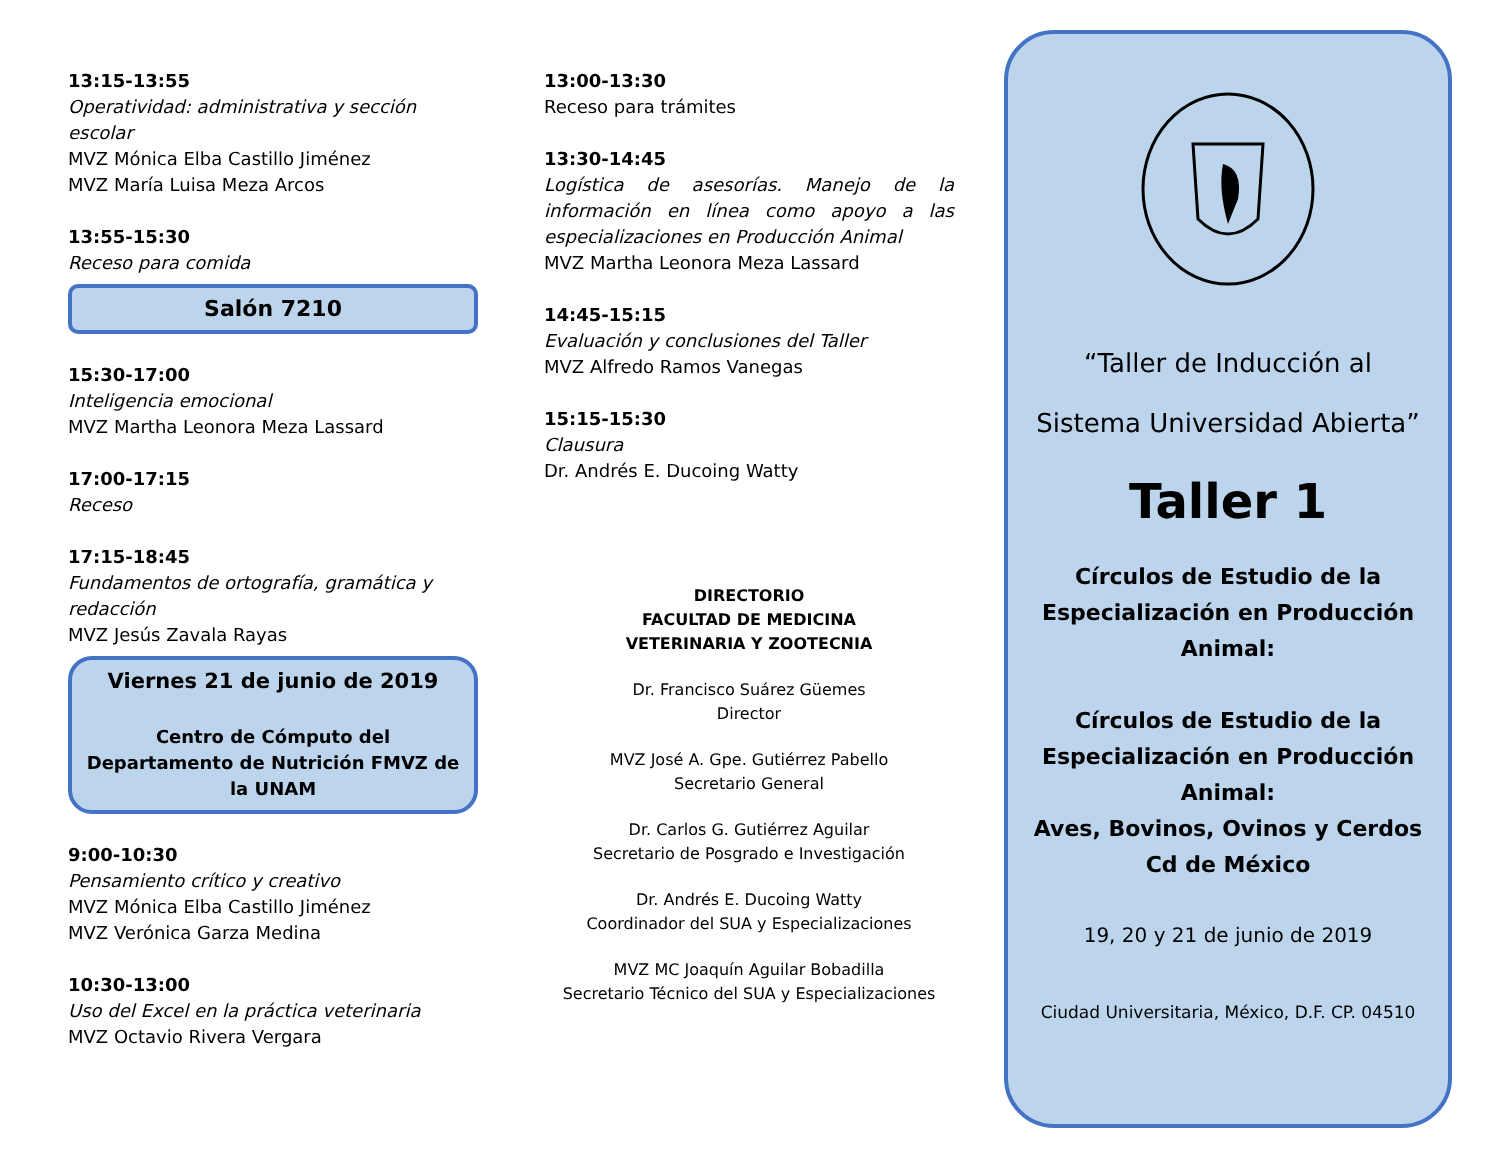13:15-13:55
Operatividad: administrativa y sección escolar
MVZ Mónica Elba Castillo Jiménez
MVZ María Luisa Meza Arcos
13:55-15:30
Receso para comida
Salón 7210
15:30-17:00
Inteligencia emocional
MVZ Martha Leonora Meza Lassard
17:00-17:15
Receso
17:15-18:45
Fundamentos de ortografía, gramática y redacción
MVZ Jesús Zavala Rayas
Viernes 21 de junio de 2019
Centro de Cómputo del Departamento de Nutrición FMVZ de la UNAM
9:00-10:30
Pensamiento crítico y creativo
MVZ Mónica Elba Castillo Jiménez
MVZ Verónica Garza Medina
10:30-13:00
Uso del Excel en la práctica veterinaria
MVZ Octavio Rivera Vergara
13:00-13:30
Receso para trámites
13:30-14:45
Logística de asesorías. Manejo de la información en línea como apoyo a las especializaciones en Producción Animal
MVZ Martha Leonora Meza Lassard
14:45-15:15
Evaluación y conclusiones del Taller
MVZ Alfredo Ramos Vanegas
15:15-15:30
Clausura
Dr. Andrés E. Ducoing Watty
DIRECTORIO
FACULTAD DE MEDICINA
VETERINARIA Y ZOOTECNIA
Dr. Francisco Suárez Güemes
Director
MVZ José A. Gpe. Gutiérrez Pabello
Secretario General
Dr. Carlos G. Gutiérrez Aguilar
Secretario de Posgrado e Investigación
Dr. Andrés E. Ducoing Watty
Coordinador del SUA y Especializaciones
MVZ MC Joaquín Aguilar Bobadilla
Secretario Técnico del SUA y Especializaciones
“Taller de Inducción al
Sistema Universidad Abierta”
Taller 1
Círculos de Estudio de la Especialización en Producción Animal:
Círculos de Estudio de la Especialización en Producción Animal:
Aves, Bovinos, Ovinos y Cerdos
Cd de México
19, 20 y 21 de junio de 2019
Ciudad Universitaria, México, D.F. CP. 04510